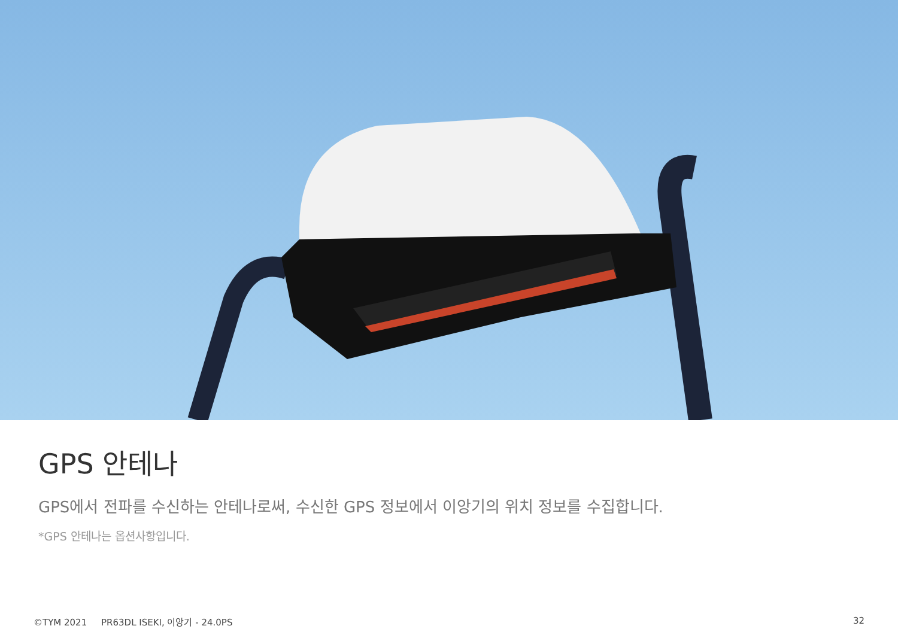GPS 안테나
GPS에서 전파를 수신하는 안테나로써, 수신한 GPS 정보에서 이앙기의 위치 정보를 수집합니다.
*GPS 안테나는 옵션사항입니다.
©TYM 2021 PR63DL ISEKI, 이앙기 - 24.0PS 32